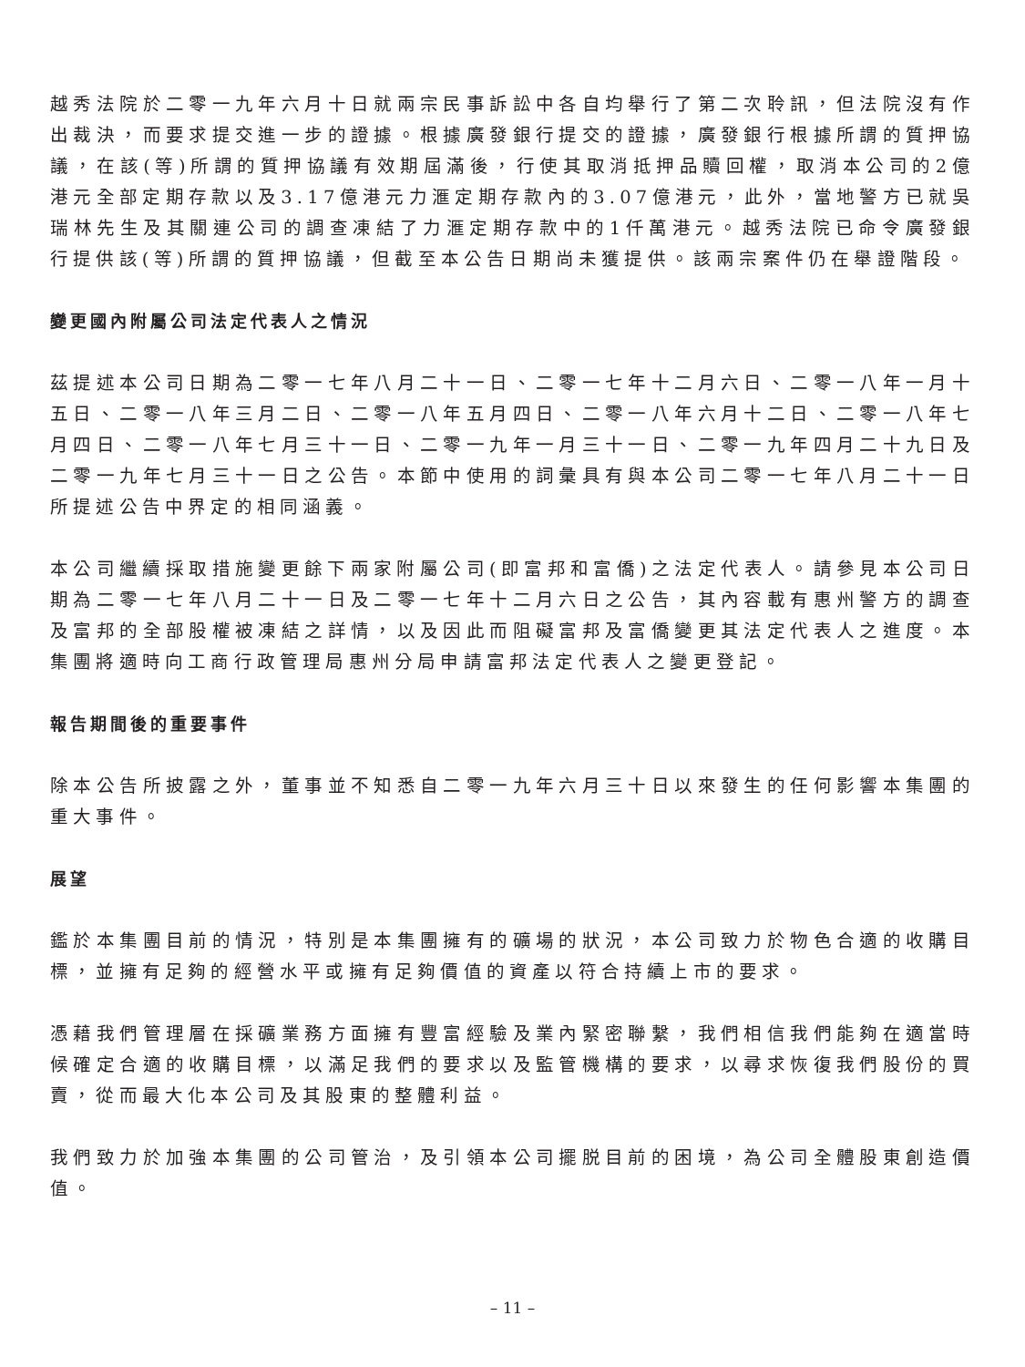越秀法院於二零一九年六月十日就兩宗民事訴訟中各自均舉行了第二次聆訊，但法院沒有作出裁決，而要求提交進一步的證據。根據廣發銀行提交的證據，廣發銀行根據所謂的質押協議，在該(等)所謂的質押協議有效期屆滿後，行使其取消抵押品贖回權，取消本公司的2億港元全部定期存款以及3.17億港元力滙定期存款內的3.07億港元，此外，當地警方已就吳瑞林先生及其關連公司的調查凍結了力滙定期存款中的1仟萬港元。越秀法院已命令廣發銀行提供該(等)所謂的質押協議，但截至本公告日期尚未獲提供。該兩宗案件仍在舉證階段。
變更國內附屬公司法定代表人之情況
茲提述本公司日期為二零一七年八月二十一日、二零一七年十二月六日、二零一八年一月十五日、二零一八年三月二日、二零一八年五月四日、二零一八年六月十二日、二零一八年七月四日、二零一八年七月三十一日、二零一九年一月三十一日、二零一九年四月二十九日及二零一九年七月三十一日之公告。本節中使用的詞彙具有與本公司二零一七年八月二十一日所提述公告中界定的相同涵義。
本公司繼續採取措施變更餘下兩家附屬公司(即富邦和富僑)之法定代表人。請參見本公司日期為二零一七年八月二十一日及二零一七年十二月六日之公告，其內容載有惠州警方的調查及富邦的全部股權被凍結之詳情，以及因此而阻礙富邦及富僑變更其法定代表人之進度。本集團將適時向工商行政管理局惠州分局申請富邦法定代表人之變更登記。
報告期間後的重要事件
除本公告所披露之外，董事並不知悉自二零一九年六月三十日以來發生的任何影響本集團的重大事件。
展望
鑑於本集團目前的情況，特別是本集團擁有的礦場的狀況，本公司致力於物色合適的收購目標，並擁有足夠的經營水平或擁有足夠價值的資產以符合持續上市的要求。
憑藉我們管理層在採礦業務方面擁有豐富經驗及業內緊密聯繫，我們相信我們能夠在適當時候確定合適的收購目標，以滿足我們的要求以及監管機構的要求，以尋求恢復我們股份的買賣，從而最大化本公司及其股東的整體利益。
我們致力於加強本集團的公司管治，及引領本公司擺脱目前的困境，為公司全體股東創造價值。
– 11 –